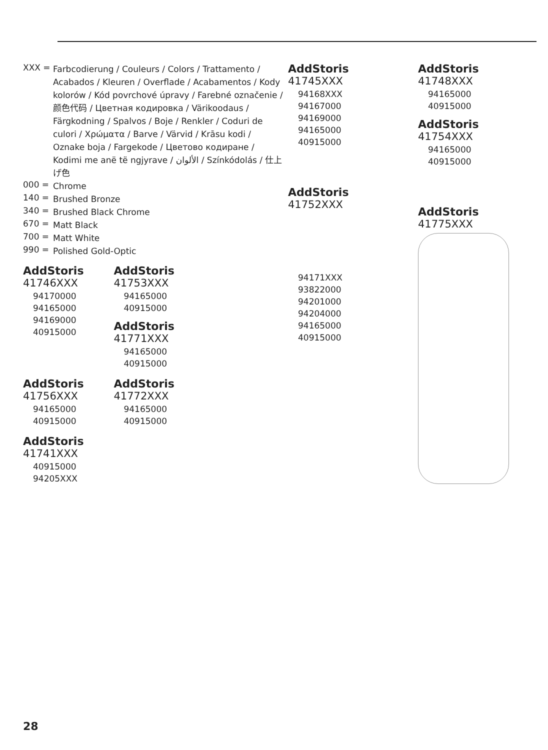XXX =
Farbcodierung / Couleurs / Colors / Trattamento / Acabados / Kleuren / Overflade / Acabamentos / Kody kolorów / Kód povrchové úpravy / Farebné označenie / 颜色代码 / Цветная кодировка / Värikoodaus / Färgkodning / Spalvos / Boje / Renkler / Coduri de culori / Χρώματα / Barve / Värvid / Krāsu kodi / Oznake boja / Fargekode / Цветово кодиране / Kodimi me anë të ngjyrave / الألوان / Színkódolás / 仕上げ色
000 =
Chrome
140 =
Brushed Bronze
340 =
Brushed Black Chrome
670 =
Matt Black
700 =
Matt White
990 =
Polished Gold-Optic
AddStoris
41746XXX
94170000
94165000
94169000
40915000
AddStoris
41753XXX
94165000
40915000
AddStoris
41771XXX
94165000
40915000
AddStoris
41756XXX
94165000
40915000
AddStoris
41772XXX
94165000
40915000
AddStoris
41741XXX
40915000
94205XXX
AddStoris
41745XXX
94168XXX
94167000
94169000
94165000
40915000
AddStoris
41752XXX
94171XXX
93822000
94201000
94204000
94165000
40915000
AddStoris
41748XXX
94165000
40915000
AddStoris
41754XXX
94165000
40915000
AddStoris
41775XXX
28